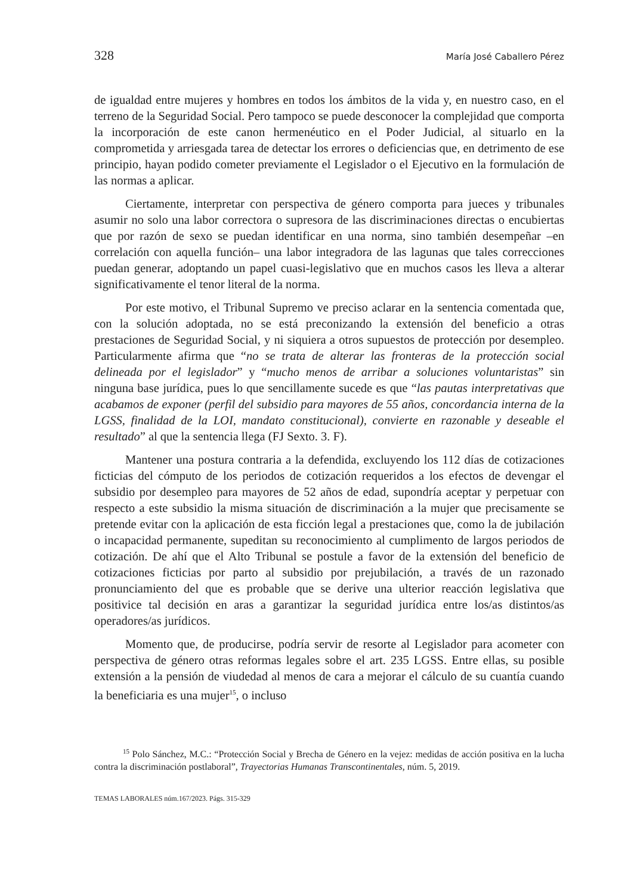328 María José Caballero Pérez
de igualdad entre mujeres y hombres en todos los ámbitos de la vida y, en nuestro caso, en el terreno de la Seguridad Social. Pero tampoco se puede desconocer la complejidad que comporta la incorporación de este canon hermenéutico en el Poder Judicial, al situarlo en la comprometida y arriesgada tarea de detectar los errores o deficiencias que, en detrimento de ese principio, hayan podido cometer previamente el Legislador o el Ejecutivo en la formulación de las normas a aplicar.
Ciertamente, interpretar con perspectiva de género comporta para jueces y tribunales asumir no solo una labor correctora o supresora de las discriminaciones directas o encubiertas que por razón de sexo se puedan identificar en una norma, sino también desempeñar –en correlación con aquella función– una labor integradora de las lagunas que tales correcciones puedan generar, adoptando un papel cuasi-legislativo que en muchos casos les lleva a alterar significativamente el tenor literal de la norma.
Por este motivo, el Tribunal Supremo ve preciso aclarar en la sentencia comentada que, con la solución adoptada, no se está preconizando la extensión del beneficio a otras prestaciones de Seguridad Social, y ni siquiera a otros supuestos de protección por desempleo. Particularmente afirma que “no se trata de alterar las fronteras de la protección social delineada por el legislador” y “mucho menos de arribar a soluciones voluntaristas” sin ninguna base jurídica, pues lo que sencillamente sucede es que “las pautas interpretativas que acabamos de exponer (perfil del subsidio para mayores de 55 años, concordancia interna de la LGSS, finalidad de la LOI, mandato constitucional), convierte en razonable y deseable el resultado” al que la sentencia llega (FJ Sexto. 3. F).
Mantener una postura contraria a la defendida, excluyendo los 112 días de cotizaciones ficticias del cómputo de los periodos de cotización requeridos a los efectos de devengar el subsidio por desempleo para mayores de 52 años de edad, supondría aceptar y perpetuar con respecto a este subsidio la misma situación de discriminación a la mujer que precisamente se pretende evitar con la aplicación de esta ficción legal a prestaciones que, como la de jubilación o incapacidad permanente, supeditan su reconocimiento al cumplimento de largos periodos de cotización. De ahí que el Alto Tribunal se postule a favor de la extensión del beneficio de cotizaciones ficticias por parto al subsidio por prejubilación, a través de un razonado pronunciamiento del que es probable que se derive una ulterior reacción legislativa que positivice tal decisión en aras a garantizar la seguridad jurídica entre los/as distintos/as operadores/as jurídicos.
Momento que, de producirse, podría servir de resorte al Legislador para acometer con perspectiva de género otras reformas legales sobre el art. 235 LGSS. Entre ellas, su posible extensión a la pensión de viudedad al menos de cara a mejorar el cálculo de su cuantía cuando la beneficiaria es una mujer<sup>15</sup>, o incluso
<sup>15</sup> Polo Sánchez, M.C.: “Protección Social y Brecha de Género en la vejez: medidas de acción positiva en la lucha contra la discriminación postlaboral”, Trayectorias Humanas Transcontinentales, núm. 5, 2019.
TEMAS LABORALES núm.167/2023. Págs. 315-329